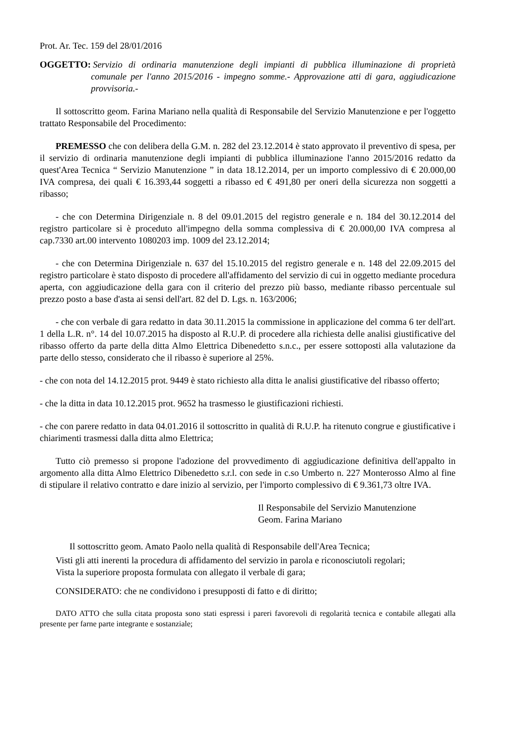Prot. Ar. Tec. 159 del 28/01/2016
OGGETTO: Servizio di ordinaria manutenzione degli impianti di pubblica illuminazione di proprietà comunale per l'anno 2015/2016 - impegno somme.- Approvazione atti di gara, aggiudicazione provvisoria.-
Il sottoscritto geom. Farina Mariano nella qualità di Responsabile del Servizio Manutenzione e per l'oggetto trattato Responsabile del Procedimento:
PREMESSO che con delibera della G.M. n. 282 del 23.12.2014 è stato approvato il preventivo di spesa, per il servizio di ordinaria manutenzione degli impianti di pubblica illuminazione l'anno 2015/2016 redatto da quest'Area Tecnica “ Servizio Manutenzione ” in data 18.12.2014, per un importo complessivo di € 20.000,00 IVA compresa, dei quali € 16.393,44 soggetti a ribasso ed € 491,80 per oneri della sicurezza non soggetti a ribasso;
- che con Determina Dirigenziale n. 8 del 09.01.2015 del registro generale e n. 184 del 30.12.2014 del registro particolare si è proceduto all'impegno della somma complessiva di € 20.000,00 IVA compresa al cap.7330 art.00 intervento 1080203 imp. 1009 del 23.12.2014;
- che con Determina Dirigenziale n. 637 del 15.10.2015 del registro generale e n. 148 del 22.09.2015 del registro particolare è stato disposto di procedere all'affidamento del servizio di cui in oggetto mediante procedura aperta, con aggiudicazione della gara con il criterio del prezzo più basso, mediante ribasso percentuale sul prezzo posto a base d'asta ai sensi dell'art. 82 del D. Lgs. n. 163/2006;
- che con verbale di gara redatto in data 30.11.2015 la commissione in applicazione del comma 6 ter dell'art. 1 della L.R. n°. 14 del 10.07.2015 ha disposto al R.U.P. di procedere alla richiesta delle analisi giustificative del ribasso offerto da parte della ditta Almo Elettrica Dibenedetto s.n.c., per essere sottoposti alla valutazione da parte dello stesso, considerato che il ribasso è superiore al 25%.
- che con nota del 14.12.2015 prot. 9449 è stato richiesto alla ditta le analisi giustificative del ribasso offerto;
- che la ditta in data 10.12.2015 prot. 9652 ha trasmesso le giustificazioni richiesti.
- che con parere redatto in data 04.01.2016 il sottoscritto in qualità di R.U.P. ha ritenuto congrue e giustificative i chiarimenti trasmessi dalla ditta almo Elettrica;
Tutto ciò premesso si propone l'adozione del provvedimento di aggiudicazione definitiva dell'appalto in argomento alla ditta Almo Elettrico Dibenedetto s.r.l. con sede in c.so Umberto n. 227 Monterosso Almo al fine di stipulare il relativo contratto e dare inizio al servizio, per l'importo complessivo di € 9.361,73 oltre IVA.
Il Responsabile del Servizio Manutenzione
Geom. Farina Mariano
Il sottoscritto geom. Amato Paolo nella qualità di Responsabile dell'Area Tecnica;
Visti gli atti inerenti la procedura di affidamento del servizio in parola e riconosciutoli regolari;
Vista la superiore proposta formulata con allegato il verbale di gara;
CONSIDERATO: che ne condividono i presupposti di fatto e di diritto;
DATO ATTO che sulla citata proposta sono stati espressi i pareri favorevoli di regolarità tecnica e contabile allegati alla presente per farne parte integrante e sostanziale;